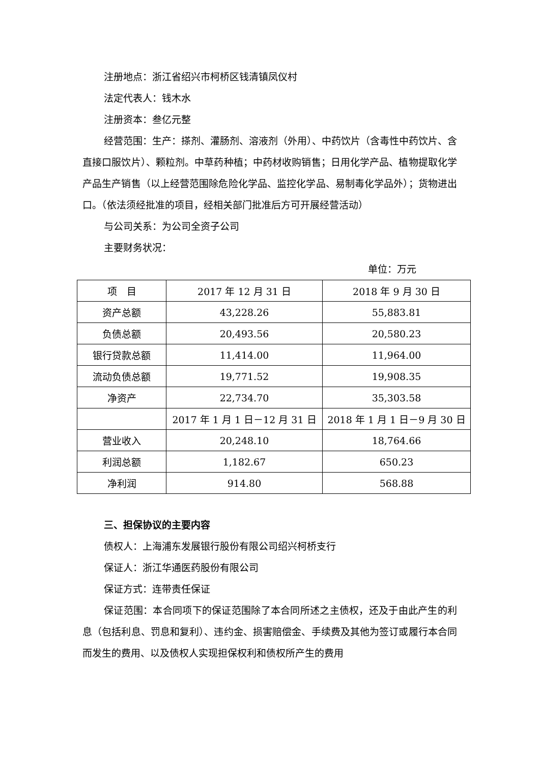注册地点：浙江省绍兴市柯桥区钱清镇凤仪村
法定代表人：钱木水
注册资本：叁亿元整
经营范围：生产：搽剂、灌肠剂、溶液剂（外用）、中药饮片（含毒性中药饮片、含直接口服饮片）、颗粒剂。中草药种植；中药材收购销售；日用化学产品、植物提取化学产品生产销售（以上经营范围除危险化学品、监控化学品、易制毒化学品外）；货物进出口。（依法须经批准的项目，经相关部门批准后方可开展经营活动）
与公司关系：为公司全资子公司
主要财务状况：
单位：万元
| 项 目 | 2017 年 12 月 31 日 | 2018 年 9 月 30 日 |
| 资产总额 | 43,228.26 | 55,883.81 |
| 负债总额 | 20,493.56 | 20,580.23 |
| 银行贷款总额 | 11,414.00 | 11,964.00 |
| 流动负债总额 | 19,771.52 | 19,908.35 |
| 净资产 | 22,734.70 | 35,303.58 |
| | 2017 年 1 月 1 日－12 月 31 日 | 2018 年 1 月 1 日－9 月 30 日 |
| 营业收入 | 20,248.10 | 18,764.66 |
| 利润总额 | 1,182.67 | 650.23 |
| 净利润 | 914.80 | 568.88 |
三、担保协议的主要内容
债权人：上海浦东发展银行股份有限公司绍兴柯桥支行
保证人：浙江华通医药股份有限公司
保证方式：连带责任保证
保证范围：本合同项下的保证范围除了本合同所述之主债权，还及于由此产生的利息（包括利息、罚息和复利）、违约金、损害赔偿金、手续费及其他为签订或履行本合同而发生的费用、以及债权人实现担保权利和债权所产生的费用